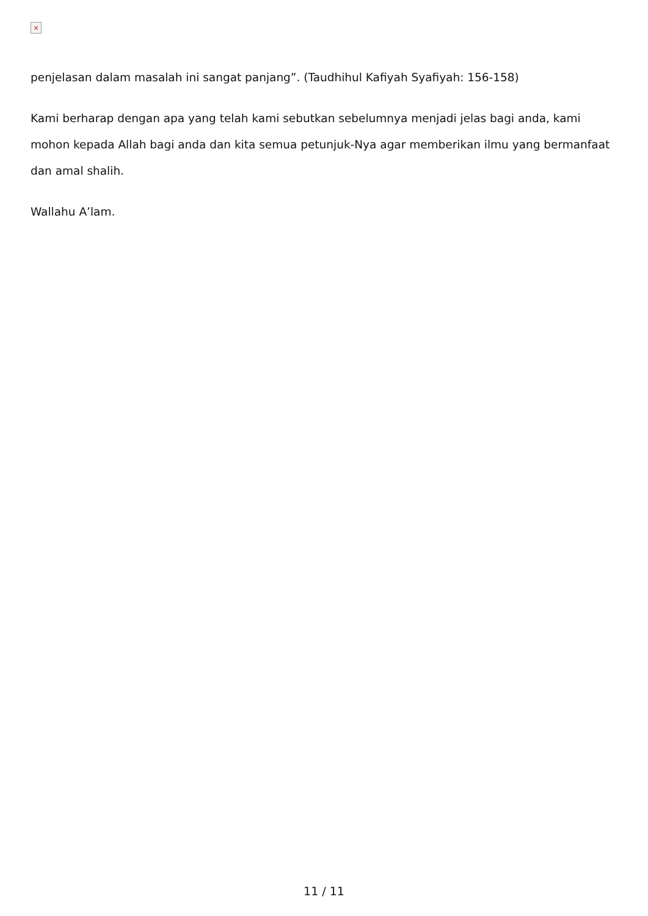×
penjelasan dalam masalah ini sangat panjang”. (Taudhihul Kafiyah Syafiyah: 156-158)
Kami berharap dengan apa yang telah kami sebutkan sebelumnya menjadi jelas bagi anda, kami mohon kepada Allah bagi anda dan kita semua petunjuk-Nya agar memberikan ilmu yang bermanfaat dan amal shalih.
Wallahu A’lam.
11 / 11